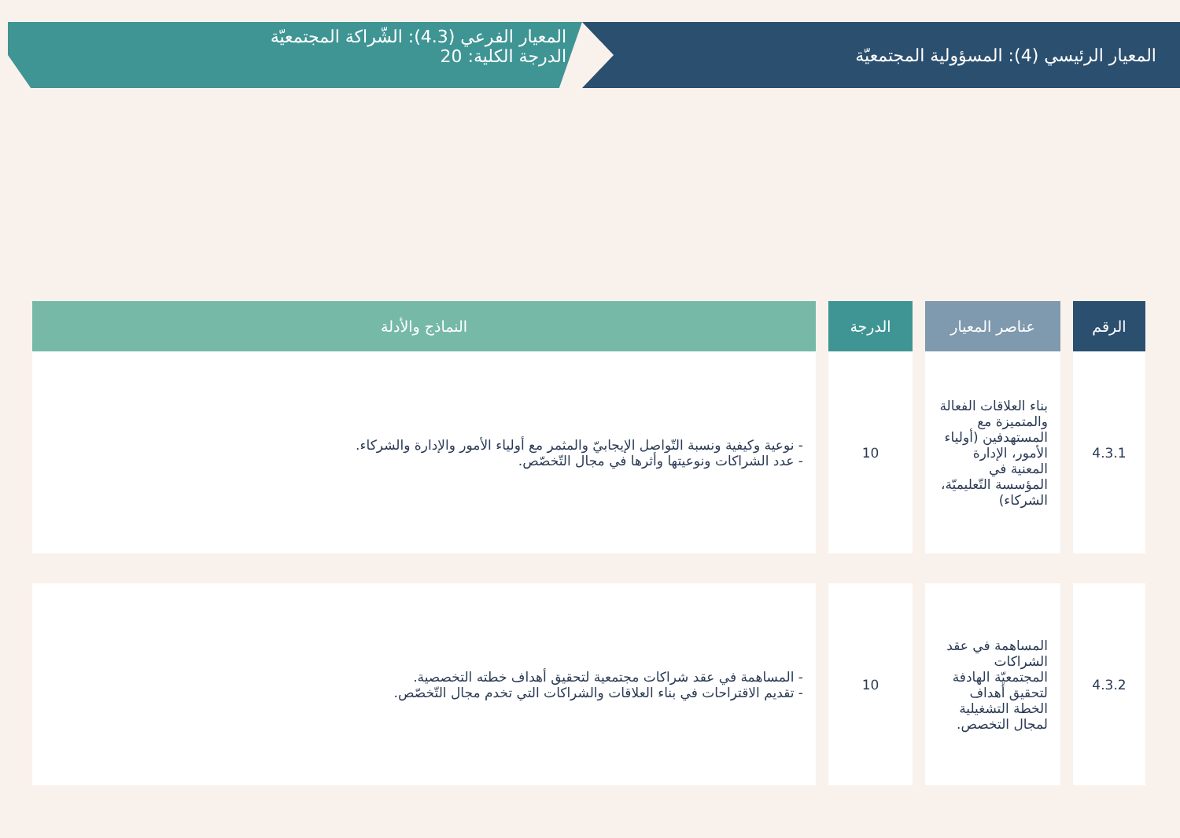المعيار الرئيسي (4): المسؤولية المجتمعيّة
المعيار الفرعي (4.3): الشّراكة المجتمعيّة
الدرجة الكلية: 20
| الرقم | عناصر المعيار | الدرجة | النماذج والأدلة |
| --- | --- | --- | --- |
| 4.3.1 | بناء العلاقات الفعالة والمتميزة مع المستهدفين (أولياء الأمور، الإدارة المعنية في المؤسسة التّعليميّة، الشركاء) | 10 | - نوعية وكيفية ونسبة التّواصل الإيجابيّ والمثمر مع أولياء الأمور والإدارة والشركاء. - عدد الشراكات ونوعيتها وأثرها في مجال التّخصّص. |
| 4.3.2 | المساهمة في عقد الشراكات المجتمعيّة الهادفة لتحقيق أهداف الخطة التشغيلية لمجال التخصص. | 10 | - المساهمة في عقد شراكات مجتمعية لتحقيق أهداف خطته التخصصية. - تقديم الاقتراحات في بناء العلاقات والشراكات التي تخدم مجال التّخصّص. |